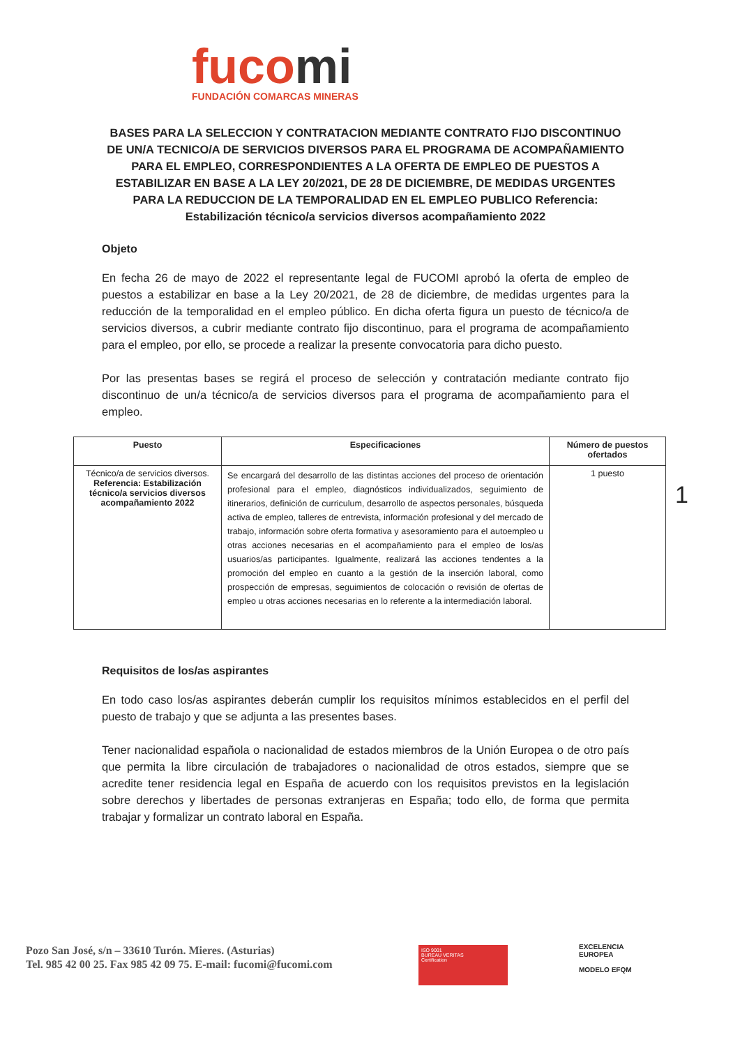fucomi
FUNDACIÓN COMARCAS MINERAS
BASES PARA LA SELECCION Y CONTRATACION MEDIANTE CONTRATO FIJO DISCONTINUO DE UN/A TECNICO/A DE SERVICIOS DIVERSOS PARA EL PROGRAMA DE ACOMPAÑAMIENTO PARA EL EMPLEO, CORRESPONDIENTES A LA OFERTA DE EMPLEO DE PUESTOS A ESTABILIZAR EN BASE A LA LEY 20/2021, DE 28 DE DICIEMBRE, DE MEDIDAS URGENTES PARA LA REDUCCION DE LA TEMPORALIDAD EN EL EMPLEO PUBLICO Referencia: Estabilización técnico/a servicios diversos acompañamiento 2022
Objeto
En fecha 26 de mayo de 2022 el representante legal de FUCOMI aprobó la oferta de empleo de puestos a estabilizar en base a la Ley 20/2021, de 28 de diciembre, de medidas urgentes para la reducción de la temporalidad en el empleo público. En dicha oferta figura un puesto de técnico/a de servicios diversos, a cubrir mediante contrato fijo discontinuo, para el programa de acompañamiento para el empleo, por ello, se procede a realizar la presente convocatoria para dicho puesto.
Por las presentas bases se regirá el proceso de selección y contratación mediante contrato fijo discontinuo de un/a técnico/a de servicios diversos para el programa de acompañamiento para el empleo.
| Puesto | Especificaciones | Número de puestos ofertados |
| --- | --- | --- |
| Técnico/a de servicios diversos. Referencia: Estabilización técnico/a servicios diversos acompañamiento 2022 | Se encargará del desarrollo de las distintas acciones del proceso de orientación profesional para el empleo, diagnósticos individualizados, seguimiento de itinerarios, definición de curriculum, desarrollo de aspectos personales, búsqueda activa de empleo, talleres de entrevista, información profesional y del mercado de trabajo, información sobre oferta formativa y asesoramiento para el autoempleo u otras acciones necesarias en el acompañamiento para el empleo de los/as usuarios/as participantes. Igualmente, realizará las acciones tendentes a la promoción del empleo en cuanto a la gestión de la inserción laboral, como prospección de empresas, seguimientos de colocación o revisión de ofertas de empleo u otras acciones necesarias en lo referente a la intermediación laboral. | 1 puesto |
Requisitos de los/as aspirantes
En todo caso los/as aspirantes deberán cumplir los requisitos mínimos establecidos en el perfil del puesto de trabajo y que se adjunta a las presentes bases.
Tener nacionalidad española o nacionalidad de estados miembros de la Unión Europea o de otro país que permita la libre circulación de trabajadores o nacionalidad de otros estados, siempre que se acredite tener residencia legal en España de acuerdo con los requisitos previstos en la legislación sobre derechos y libertades de personas extranjeras en España; todo ello, de forma que permita trabajar y formalizar un contrato laboral en España.
1
Pozo San José, s/n – 33610 Turón. Mieres. (Asturias)
Tel. 985 42 00 25. Fax 985 42 09 75. E-mail: fucomi@fucomi.com
ISO 9001
BUREAU VERITAS
Certification
EXCELENCIA
EUROPEA
MODELO EFQM